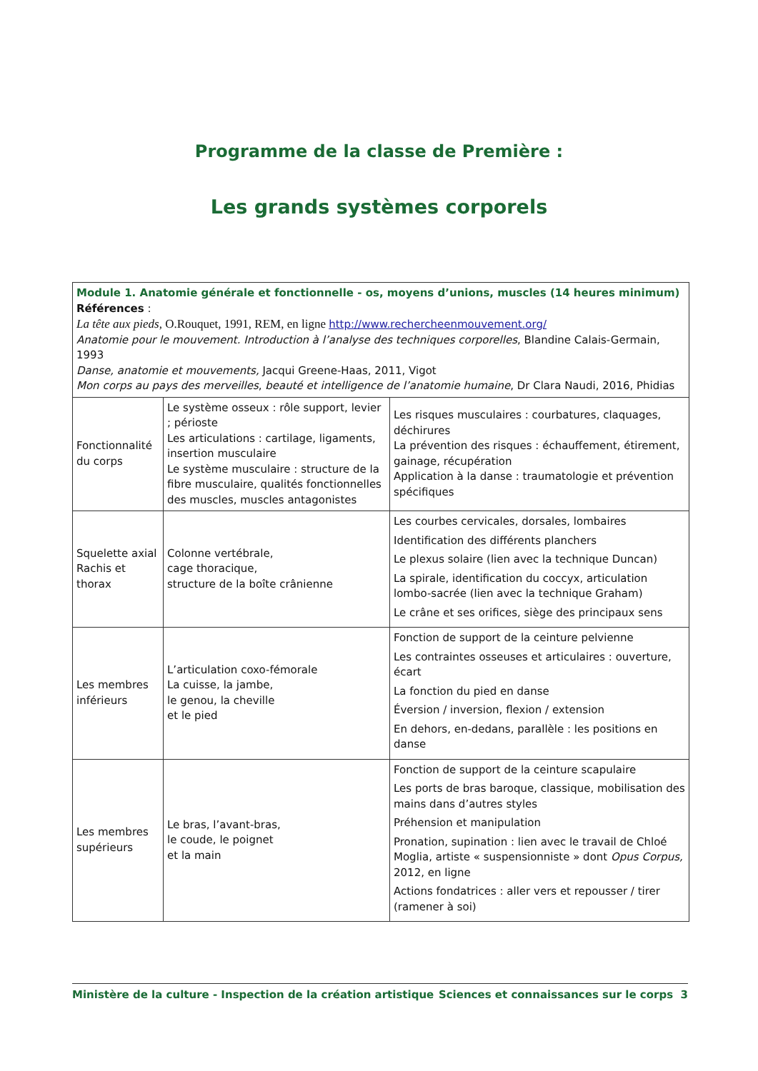Programme de la classe de Première :
Les grands systèmes corporels
| Module 1. Anatomie générale et fonctionnelle - os, moyens d’unions, muscles (14 heures minimum) Références : La tête aux pieds, O.Rouquet, 1991, REM, en ligne http://www.rechercheenmouvement.org/ Anatomie pour le mouvement. Introduction à l’analyse des techniques corporelles , Blandine Calais-Germain, 1993 Danse, anatomie et mouvements, Jacqui Greene-Haas, 2011, Vigot Mon corps au pays des merveilles , beauté et intelligence de l’anatomie humaine , Dr Clara Naudi, 2016, Phidias | | |
| Fonctionnalité du corps | Le système osseux : rôle support, levier ; périoste Les articulations : cartilage, ligaments, insertion musculaire Le système musculaire : structure de la fibre musculaire, qualités fonctionnelles des muscles, muscles antagonistes | Les risques musculaires : courbatures, claquages, déchirures La prévention des risques : échauffement, étirement, gainage, récupération Application à la danse : traumatologie et prévention spécifiques |
| Squelette axial Rachis et thorax | Colonne vertébrale, cage thoracique, structure de la boîte crânienne | Les courbes cervicales, dorsales, lombaires Identification des différents planchers Le plexus solaire (lien avec la technique Duncan) La spirale, identification du coccyx, articulation lombo-sacrée (lien avec la technique Graham) Le crâne et ses orifices, siège des principaux sens |
| Les membres inférieurs | L’articulation coxo-fémorale La cuisse, la jambe, le genou, la cheville et le pied | Fonction de support de la ceinture pelvienne Les contraintes osseuses et articulaires : ouverture, écart La fonction du pied en danse Éversion / inversion, flexion / extension En dehors, en-dedans, parallèle : les positions en danse |
| Les membres supérieurs | Le bras, l’avant-bras, le coude, le poignet et la main | Fonction de support de la ceinture scapulaire Les ports de bras baroque, classique, mobilisation des mains dans d’autres styles Préhension et manipulation Pronation, supination : lien avec le travail de Chloé Moglia, artiste « suspensionniste » dont Opus Corpus, 2012, en ligne Actions fondatrices : aller vers et repousser / tirer (ramener à soi) |
Ministère de la culture - Inspection de la création artistique Sciences et connaissances sur le corps 3